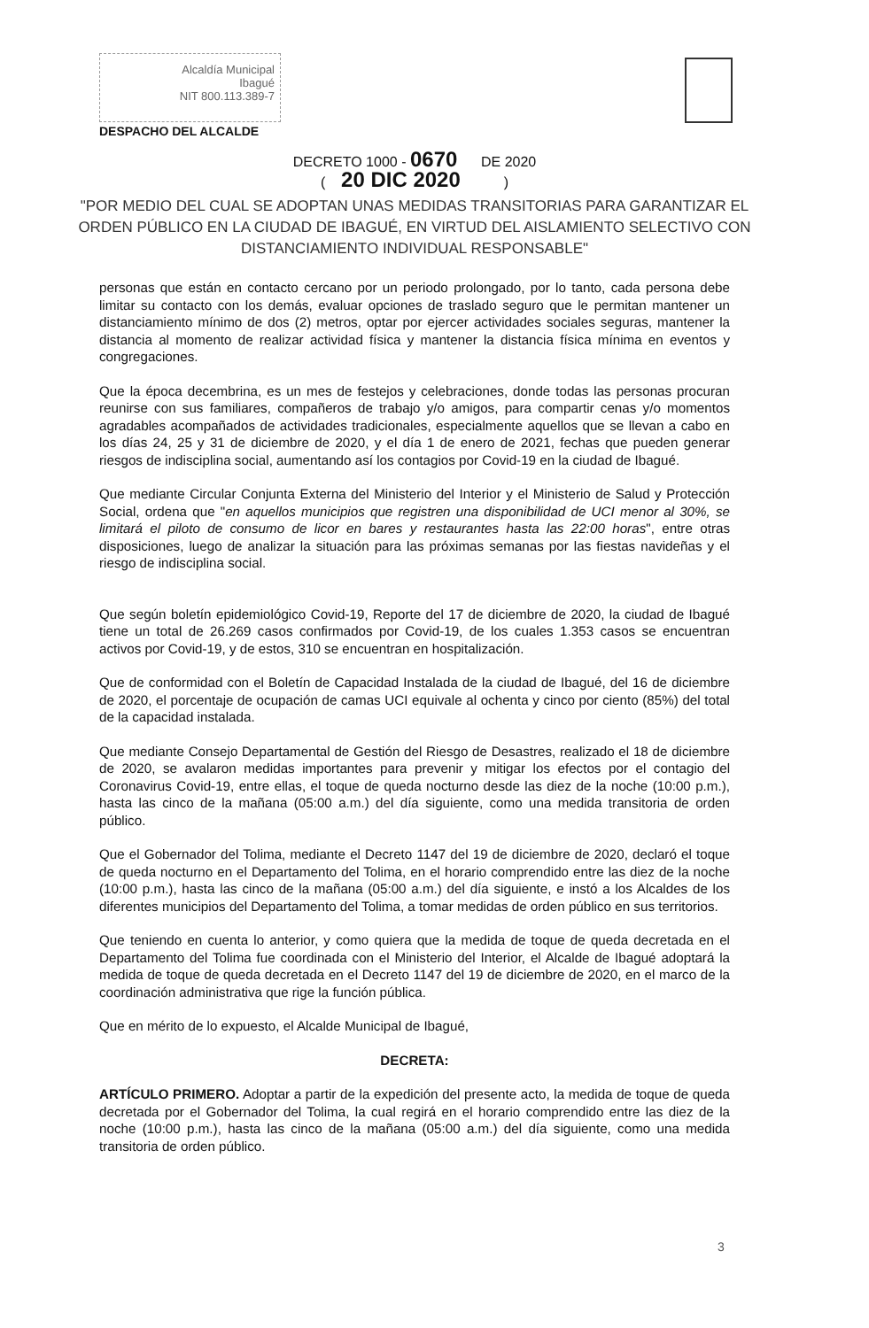Alcaldía Municipal
Ibagué
NIT 800.113.389-7
DESPACHO DEL ALCALDE
DECRETO 1000 - 0670 DE 2020
( 20 DIC 2020 )
"POR MEDIO DEL CUAL SE ADOPTAN UNAS MEDIDAS TRANSITORIAS PARA GARANTIZAR EL ORDEN PÚBLICO EN LA CIUDAD DE IBAGUÉ, EN VIRTUD DEL AISLAMIENTO SELECTIVO CON DISTANCIAMIENTO INDIVIDUAL RESPONSABLE"
personas que están en contacto cercano por un periodo prolongado, por lo tanto, cada persona debe limitar su contacto con los demás, evaluar opciones de traslado seguro que le permitan mantener un distanciamiento mínimo de dos (2) metros, optar por ejercer actividades sociales seguras, mantener la distancia al momento de realizar actividad física y mantener la distancia física mínima en eventos y congregaciones.
Que la época decembrina, es un mes de festejos y celebraciones, donde todas las personas procuran reunirse con sus familiares, compañeros de trabajo y/o amigos, para compartir cenas y/o momentos agradables acompañados de actividades tradicionales, especialmente aquellos que se llevan a cabo en los días 24, 25 y 31 de diciembre de 2020, y el día 1 de enero de 2021, fechas que pueden generar riesgos de indisciplina social, aumentando así los contagios por Covid-19 en la ciudad de Ibagué.
Que mediante Circular Conjunta Externa del Ministerio del Interior y el Ministerio de Salud y Protección Social, ordena que "en aquellos municipios que registren una disponibilidad de UCI menor al 30%, se limitará el piloto de consumo de licor en bares y restaurantes hasta las 22:00 horas", entre otras disposiciones, luego de analizar la situación para las próximas semanas por las fiestas navideñas y el riesgo de indisciplina social.
Que según boletín epidemiológico Covid-19, Reporte del 17 de diciembre de 2020, la ciudad de Ibagué tiene un total de 26.269 casos confirmados por Covid-19, de los cuales 1.353 casos se encuentran activos por Covid-19, y de estos, 310 se encuentran en hospitalización.
Que de conformidad con el Boletín de Capacidad Instalada de la ciudad de Ibagué, del 16 de diciembre de 2020, el porcentaje de ocupación de camas UCI equivale al ochenta y cinco por ciento (85%) del total de la capacidad instalada.
Que mediante Consejo Departamental de Gestión del Riesgo de Desastres, realizado el 18 de diciembre de 2020, se avalaron medidas importantes para prevenir y mitigar los efectos por el contagio del Coronavirus Covid-19, entre ellas, el toque de queda nocturno desde las diez de la noche (10:00 p.m.), hasta las cinco de la mañana (05:00 a.m.) del día siguiente, como una medida transitoria de orden público.
Que el Gobernador del Tolima, mediante el Decreto 1147 del 19 de diciembre de 2020, declaró el toque de queda nocturno en el Departamento del Tolima, en el horario comprendido entre las diez de la noche (10:00 p.m.), hasta las cinco de la mañana (05:00 a.m.) del día siguiente, e instó a los Alcaldes de los diferentes municipios del Departamento del Tolima, a tomar medidas de orden público en sus territorios.
Que teniendo en cuenta lo anterior, y como quiera que la medida de toque de queda decretada en el Departamento del Tolima fue coordinada con el Ministerio del Interior, el Alcalde de Ibagué adoptará la medida de toque de queda decretada en el Decreto 1147 del 19 de diciembre de 2020, en el marco de la coordinación administrativa que rige la función pública.
Que en mérito de lo expuesto, el Alcalde Municipal de Ibagué,
DECRETA:
ARTÍCULO PRIMERO. Adoptar a partir de la expedición del presente acto, la medida de toque de queda decretada por el Gobernador del Tolima, la cual regirá en el horario comprendido entre las diez de la noche (10:00 p.m.), hasta las cinco de la mañana (05:00 a.m.) del día siguiente, como una medida transitoria de orden público.
3